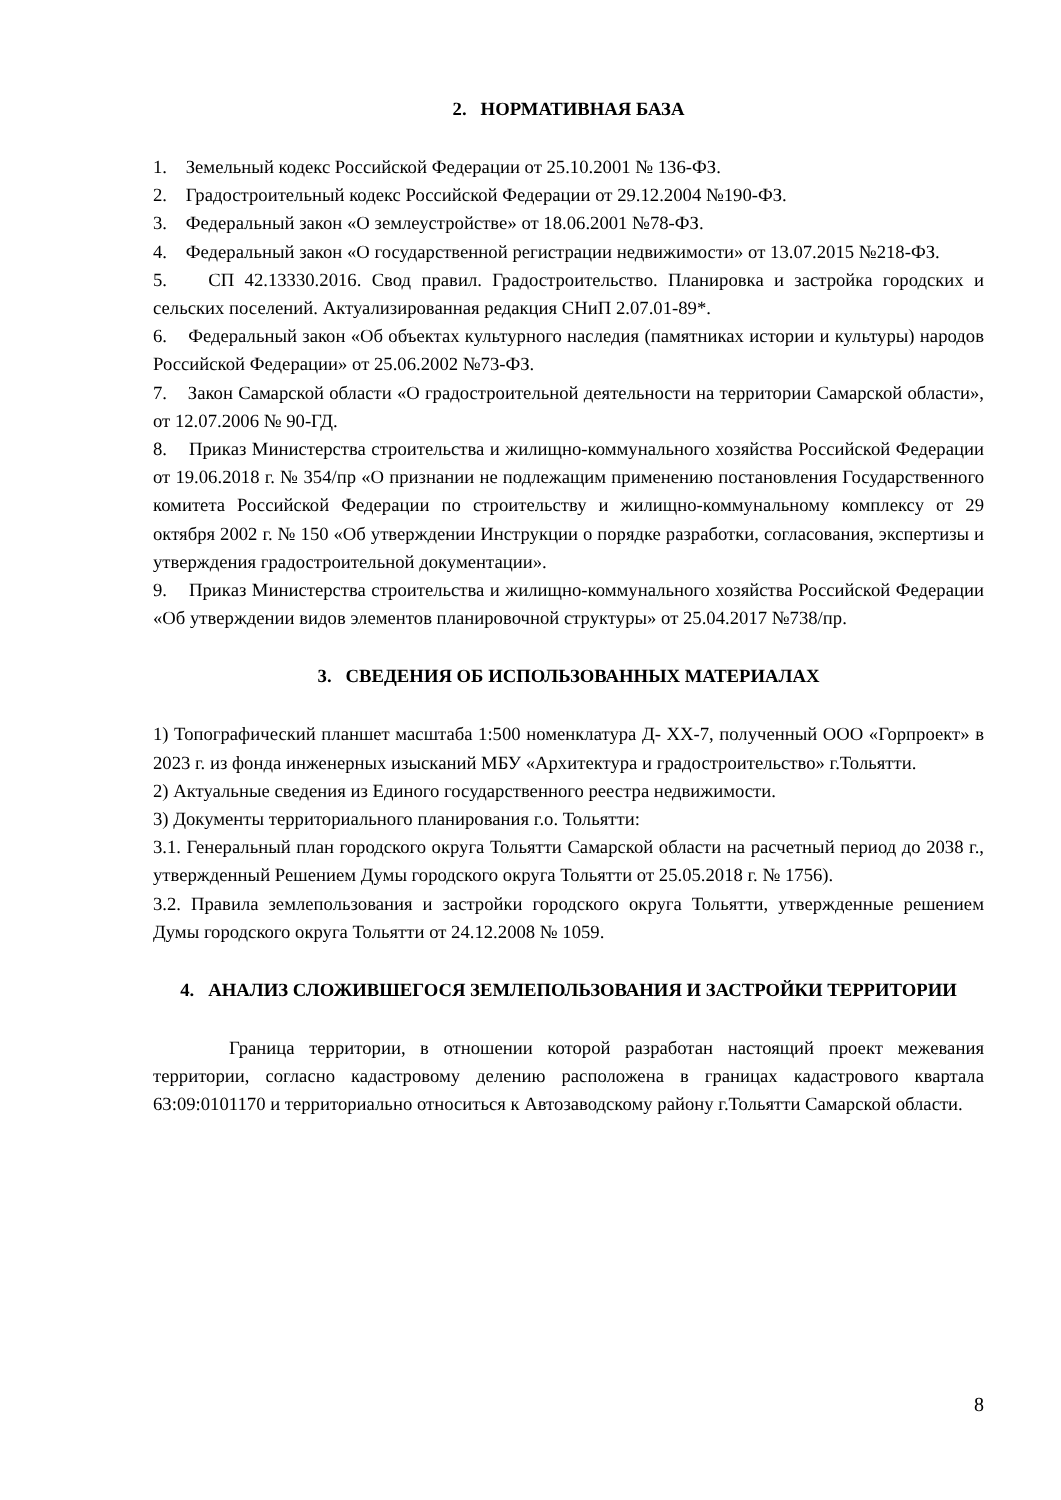2. НОРМАТИВНАЯ БАЗА
1. Земельный кодекс Российской Федерации от 25.10.2001 № 136-ФЗ.
2. Градостроительный кодекс Российской Федерации от 29.12.2004 №190-ФЗ.
3. Федеральный закон «О землеустройстве» от 18.06.2001 №78-ФЗ.
4. Федеральный закон «О государственной регистрации недвижимости» от 13.07.2015 №218-ФЗ.
5. СП 42.13330.2016. Свод правил. Градостроительство. Планировка и застройка городских и сельских поселений. Актуализированная редакция СНиП 2.07.01-89*.
6. Федеральный закон «Об объектах культурного наследия (памятниках истории и культуры) народов Российской Федерации» от 25.06.2002 №73-ФЗ.
7. Закон Самарской области «О градостроительной деятельности на территории Самарской области», от 12.07.2006 № 90-ГД.
8. Приказ Министерства строительства и жилищно-коммунального хозяйства Российской Федерации от 19.06.2018 г. № 354/пр «О признании не подлежащим применению постановления Государственного комитета Российской Федерации по строительству и жилищно-коммунальному комплексу от 29 октября 2002 г. № 150 «Об утверждении Инструкции о порядке разработки, согласования, экспертизы и утверждения градостроительной документации».
9. Приказ Министерства строительства и жилищно-коммунального хозяйства Российской Федерации «Об утверждении видов элементов планировочной структуры» от 25.04.2017 №738/пр.
3. СВЕДЕНИЯ ОБ ИСПОЛЬЗОВАННЫХ МАТЕРИАЛАХ
1) Топографический планшет масштаба 1:500 номенклатура Д- ХХ-7, полученный ООО «Горпроект» в 2023 г. из фонда инженерных изысканий МБУ «Архитектура и градостроительство» г.Тольятти.
2) Актуальные сведения из Единого государственного реестра недвижимости.
3) Документы территориального планирования г.о. Тольятти:
3.1. Генеральный план городского округа Тольятти Самарской области на расчетный период до 2038 г., утвержденный Решением Думы городского округа Тольятти от 25.05.2018 г. № 1756).
3.2. Правила землепользования и застройки городского округа Тольятти, утвержденные решением Думы городского округа Тольятти от 24.12.2008 № 1059.
4. АНАЛИЗ СЛОЖИВШЕГОСЯ ЗЕМЛЕПОЛЬЗОВАНИЯ И ЗАСТРОЙКИ ТЕРРИТОРИИ
Граница территории, в отношении которой разработан настоящий проект межевания территории, согласно кадастровому делению расположена в границах кадастрового квартала 63:09:0101170 и территориально относиться к Автозаводскому району г.Тольятти Самарской области.
8